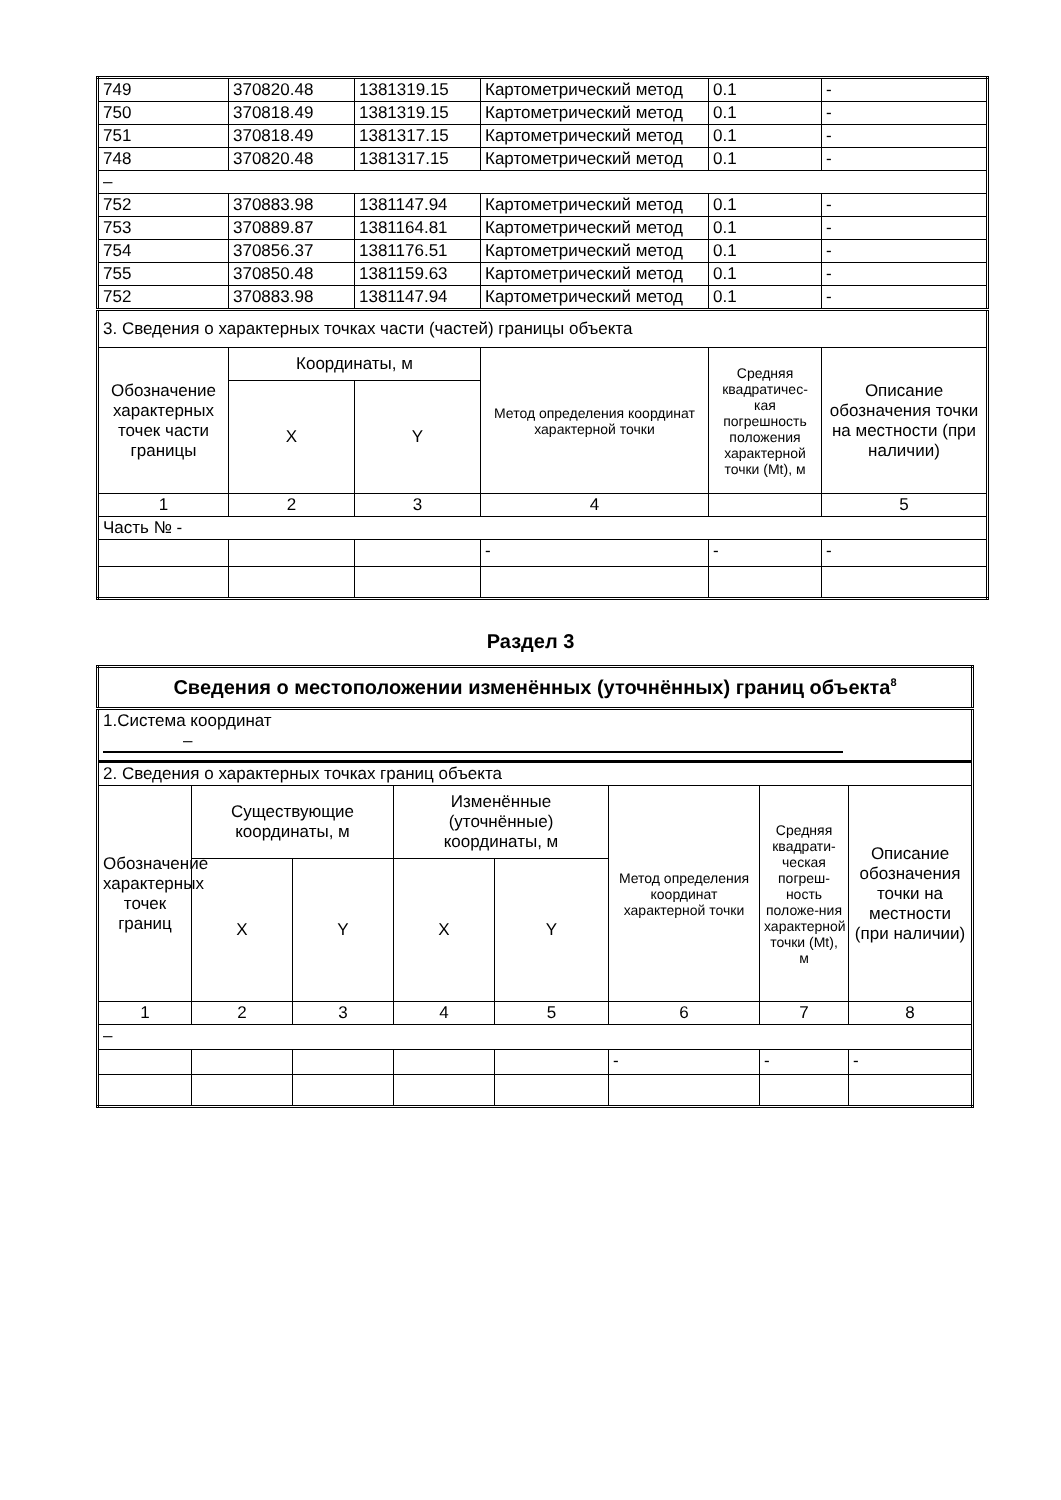| 749 | 370820.48 | 1381319.15 | Картометрический метод | 0.1 | - |
| 750 | 370818.49 | 1381319.15 | Картометрический метод | 0.1 | - |
| 751 | 370818.49 | 1381317.15 | Картометрический метод | 0.1 | - |
| 748 | 370820.48 | 1381317.15 | Картометрический метод | 0.1 | - |
| – | | | | | |
| 752 | 370883.98 | 1381147.94 | Картометрический метод | 0.1 | - |
| 753 | 370889.87 | 1381164.81 | Картометрический метод | 0.1 | - |
| 754 | 370856.37 | 1381176.51 | Картометрический метод | 0.1 | - |
| 755 | 370850.48 | 1381159.63 | Картометрический метод | 0.1 | - |
| 752 | 370883.98 | 1381147.94 | Картометрический метод | 0.1 | - |
| 3. Сведения о характерных точках части (частей) границы объекта | | | | | |
| Обозначение характерных точек части границы | Координаты, м | | Метод определения координат характерной точки | Средняя квадратичес-кая погрешность положения характерной точки (Mt), м | Описание обозначения точки на местности (при наличии) |
| | X | Y | | | |
| 1 | 2 | 3 | 4 | | 5 |
| Часть № - | | | | | |
| | | | - | - | - |
Раздел 3
| Сведения о местоположении изменённых (уточнённых) границ объекта<sup>8</sup> | | | | | | | |
| 1.Система координат – | | | | | | | |
| 2. Сведения о характерных точках границ объекта | | | | | | | |
| Обозначение характерных точек границ | Существующие координаты, м | | Изменённые (уточнённые) координаты, м | | Метод определения координат характерной точки | Средняя квадрати-ческая погреш-ность положе-ния характерной точки (Mt), м | Описание обозначения точки на местности (при наличии) |
| | X | Y | X | Y | | | |
| 1 | 2 | 3 | 4 | 5 | 6 | 7 | 8 |
| – | | | | | | | |
| | | | | | - | - | - |